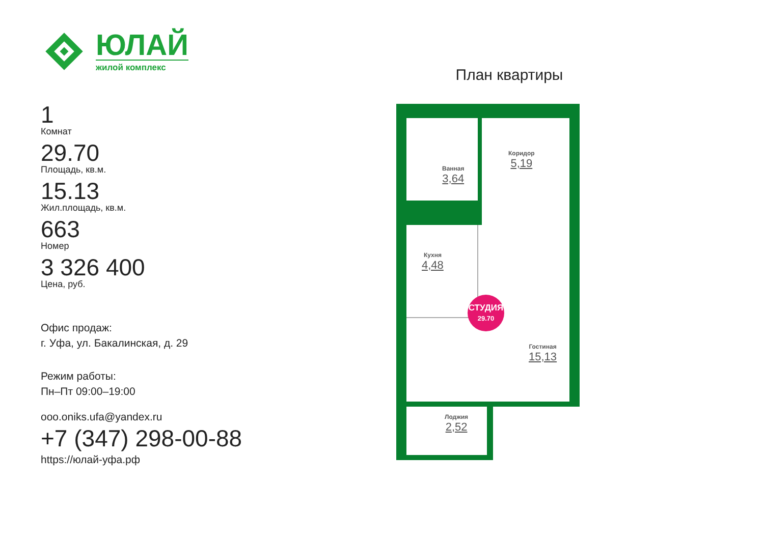ЮЛАЙ
жилой комплекс
1
Комнат
29.70
Площадь, кв.м.
15.13
Жил.площадь, кв.м.
663
Номер
3 326 400
Цена, руб.
Офис продаж:
г. Уфа, ул. Бакалинская, д. 29
Режим работы:
Пн–Пт 09:00–19:00
ooo.oniks.ufa@yandex.ru
+7 (347) 298-00-88
https://юлай-уфа.рф
План квартиры
Ванная
3,64
Коридор
5,19
Кухня
4,48
Гостиная
15,13
Лоджия
2,52
СТУДИЯ
29.70